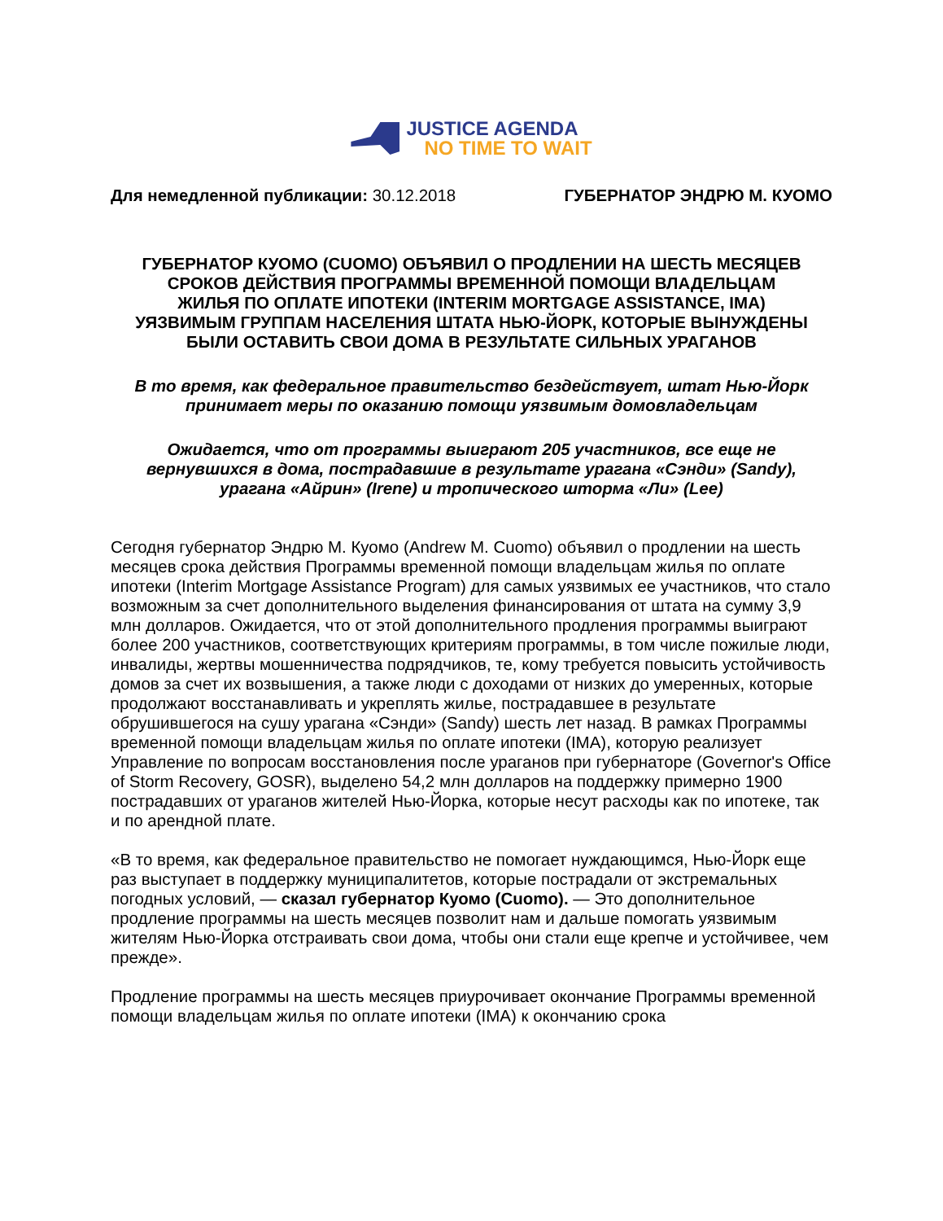JUSTICE AGENDA
NO TIME TO WAIT
Для немедленной публикации: 30.12.2018 ГУБЕРНАТОР ЭНДРЮ М. КУОМО
ГУБЕРНАТОР КУОМО (CUOMO) ОБЪЯВИЛ О ПРОДЛЕНИИ НА ШЕСТЬ МЕСЯЦЕВ СРОКОВ ДЕЙСТВИЯ ПРОГРАММЫ ВРЕМЕННОЙ ПОМОЩИ ВЛАДЕЛЬЦАМ ЖИЛЬЯ ПО ОПЛАТЕ ИПОТЕКИ (INTERIM MORTGAGE ASSISTANCE, IMA) УЯЗВИМЫМ ГРУППАМ НАСЕЛЕНИЯ ШТАТА НЬЮ-ЙОРК, КОТОРЫЕ ВЫНУЖДЕНЫ БЫЛИ ОСТАВИТЬ СВОИ ДОМА В РЕЗУЛЬТАТЕ СИЛЬНЫХ УРАГАНОВ
В то время, как федеральное правительство бездействует, штат Нью-Йорк принимает меры по оказанию помощи уязвимым домовладельцам
Ожидается, что от программы выиграют 205 участников, все еще не вернувшихся в дома, пострадавшие в результате урагана «Сэнди» (Sandy), урагана «Айрин» (Irene) и тропического шторма «Ли» (Lee)
Сегодня губернатор Эндрю М. Куомо (Andrew M. Cuomo) объявил о продлении на шесть месяцев срока действия Программы временной помощи владельцам жилья по оплате ипотеки (Interim Mortgage Assistance Program) для самых уязвимых ее участников, что стало возможным за счет дополнительного выделения финансирования от штата на сумму 3,9 млн долларов. Ожидается, что от этой дополнительного продления программы выиграют более 200 участников, соответствующих критериям программы, в том числе пожилые люди, инвалиды, жертвы мошенничества подрядчиков, те, кому требуется повысить устойчивость домов за счет их возвышения, а также люди с доходами от низких до умеренных, которые продолжают восстанавливать и укреплять жилье, пострадавшее в результате обрушившегося на сушу урагана «Сэнди» (Sandy) шесть лет назад. В рамках Программы временной помощи владельцам жилья по оплате ипотеки (IMA), которую реализует Управление по вопросам восстановления после ураганов при губернаторе (Governor's Office of Storm Recovery, GOSR), выделено 54,2 млн долларов на поддержку примерно 1900 пострадавших от ураганов жителей Нью-Йорка, которые несут расходы как по ипотеке, так и по арендной плате.
«В то время, как федеральное правительство не помогает нуждающимся, Нью-Йорк еще раз выступает в поддержку муниципалитетов, которые пострадали от экстремальных погодных условий, — сказал губернатор Куомо (Cuomo). — Это дополнительное продление программы на шесть месяцев позволит нам и дальше помогать уязвимым жителям Нью-Йорка отстраивать свои дома, чтобы они стали еще крепче и устойчивее, чем прежде».
Продление программы на шесть месяцев приурочивает окончание Программы временной помощи владельцам жилья по оплате ипотеки (IMA) к окончанию срока